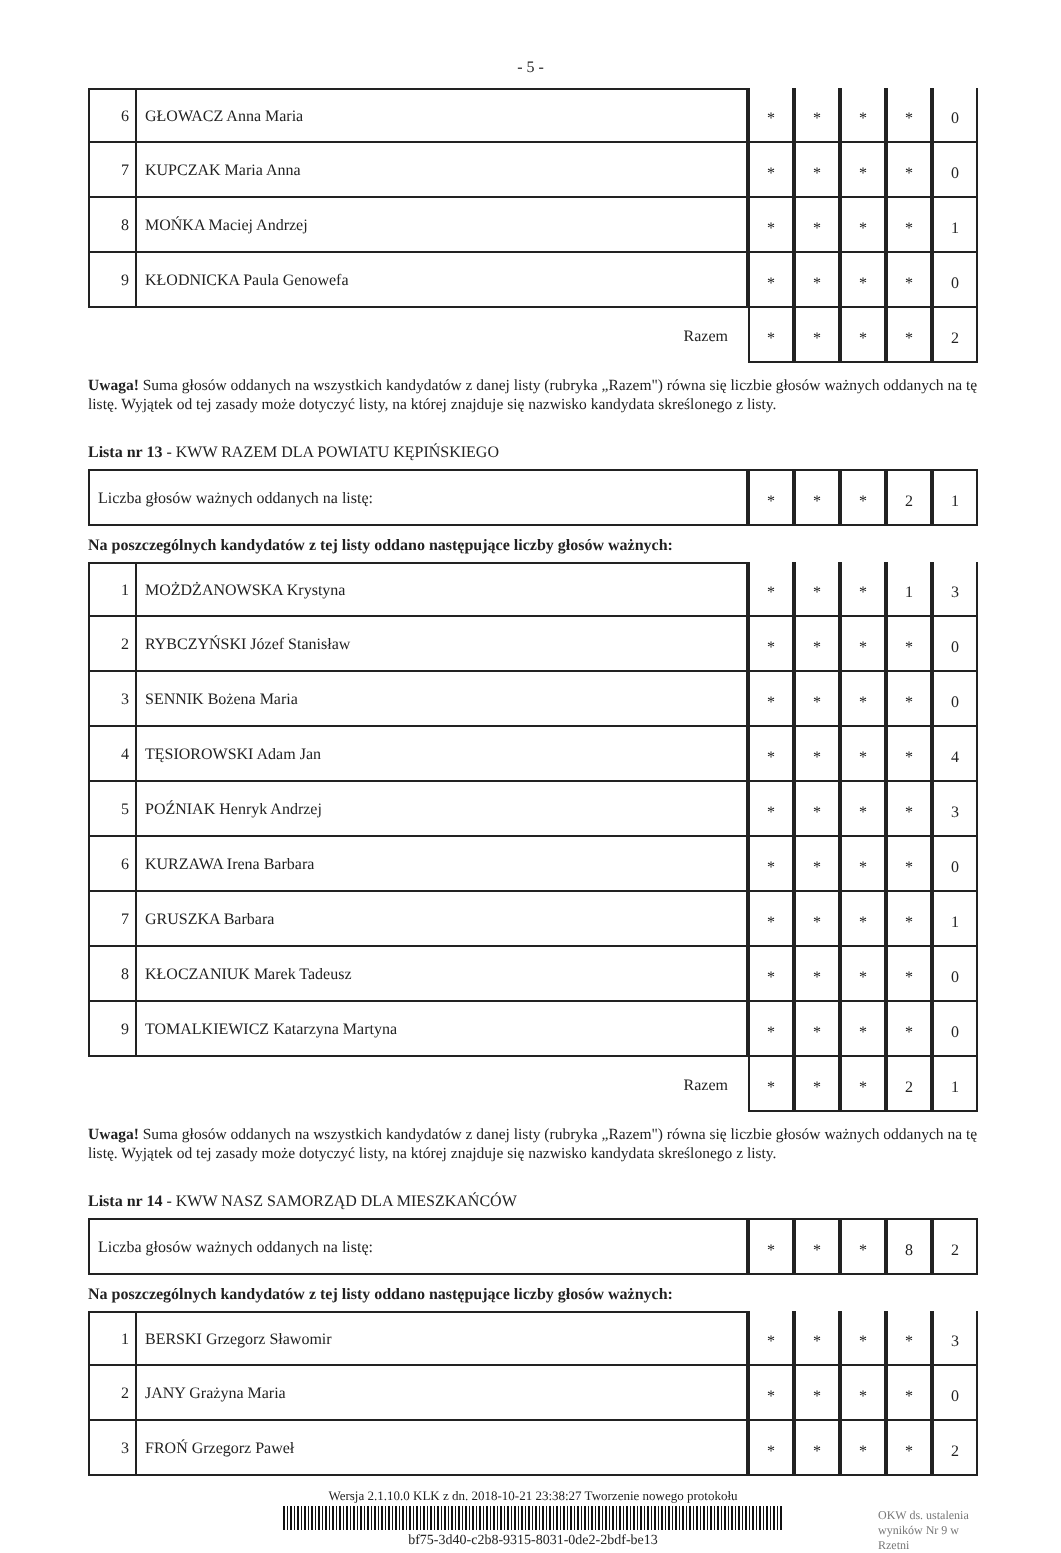- 5 -
| 6 | GŁOWACZ Anna Maria | * | * | * | * | 0 |
| 7 | KUPCZAK Maria Anna | * | * | * | * | 0 |
| 8 | MOŃKA Maciej Andrzej | * | * | * | * | 1 |
| 9 | KŁODNICKA Paula Genowefa | * | * | * | * | 0 |
| Razem | | * | * | * | * | 2 |
Uwaga! Suma głosów oddanych na wszystkich kandydatów z danej listy (rubryka „Razem") równa się liczbie głosów ważnych oddanych na tę listę. Wyjątek od tej zasady może dotyczyć listy, na której znajduje się nazwisko kandydata skreślonego z listy.
Lista nr 13 - KWW RAZEM DLA POWIATU KĘPIŃSKIEGO
| Liczba głosów ważnych oddanych na listę: | * | * | * | 2 | 1 |
Na poszczególnych kandydatów z tej listy oddano następujące liczby głosów ważnych:
| 1 | MOŻDŻANOWSKA Krystyna | * | * | * | 1 | 3 |
| 2 | RYBCZYŃSKI Józef Stanisław | * | * | * | * | 0 |
| 3 | SENNIK Bożena Maria | * | * | * | * | 0 |
| 4 | TĘSIOROWSKI Adam Jan | * | * | * | * | 4 |
| 5 | POŹNIAK Henryk Andrzej | * | * | * | * | 3 |
| 6 | KURZAWA Irena Barbara | * | * | * | * | 0 |
| 7 | GRUSZKA Barbara | * | * | * | * | 1 |
| 8 | KŁOCZANIUK Marek Tadeusz | * | * | * | * | 0 |
| 9 | TOMALKIEWICZ Katarzyna Martyna | * | * | * | * | 0 |
| Razem | | * | * | * | 2 | 1 |
Uwaga! Suma głosów oddanych na wszystkich kandydatów z danej listy (rubryka „Razem") równa się liczbie głosów ważnych oddanych na tę listę. Wyjątek od tej zasady może dotyczyć listy, na której znajduje się nazwisko kandydata skreślonego z listy.
Lista nr 14 - KWW NASZ SAMORZĄD DLA MIESZKAŃCÓW
| Liczba głosów ważnych oddanych na listę: | * | * | * | 8 | 2 |
Na poszczególnych kandydatów z tej listy oddano następujące liczby głosów ważnych:
| 1 | BERSKI Grzegorz Sławomir | * | * | * | * | 3 |
| 2 | JANY Grażyna Maria | * | * | * | * | 0 |
| 3 | FROŃ Grzegorz Paweł | * | * | * | * | 2 |
Wersja 2.1.10.0 KLK z dn. 2018-10-21 23:38:27 Tworzenie nowego protokołu
bf75-3d40-c2b8-9315-8031-0de2-2bdf-be13
OKW ds. ustalenia wyników Nr 9 w Rzetni